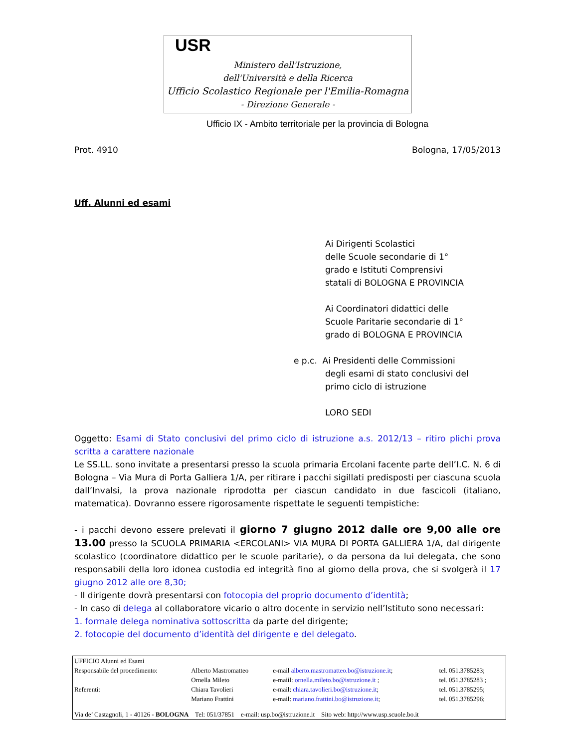USR
Ministero dell'Istruzione,
dell'Università e della Ricerca
Ufficio Scolastico Regionale per l'Emilia-Romagna
- Direzione Generale -
Ufficio IX - Ambito territoriale per la provincia di Bologna
Prot. 4910 Bologna, 17/05/2013
Uff. Alunni ed esami
Ai Dirigenti Scolastici
delle Scuole secondarie di 1°
grado e Istituti Comprensivi
statali di BOLOGNA E PROVINCIA
Ai Coordinatori didattici delle
Scuole Paritarie secondarie di 1°
grado di BOLOGNA E PROVINCIA
e p.c. Ai Presidenti delle Commissioni
degli esami di stato conclusivi del
primo ciclo di istruzione
LORO SEDI
Oggetto: Esami di Stato conclusivi del primo ciclo di istruzione a.s. 2012/13 – ritiro plichi prova scritta a carattere nazionale
Le SS.LL. sono invitate a presentarsi presso la scuola primaria Ercolani facente parte dell’I.C. N. 6 di Bologna – Via Mura di Porta Galliera 1/A, per ritirare i pacchi sigillati predisposti per ciascuna scuola dall’Invalsi, la prova nazionale riprodotta per ciascun candidato in due fascicoli (italiano, matematica). Dovranno essere rigorosamente rispettate le seguenti tempistiche:
- i pacchi devono essere prelevati il giorno 7 giugno 2012 dalle ore 9,00 alle ore 13.00 presso la SCUOLA PRIMARIA <ERCOLANI> VIA MURA DI PORTA GALLIERA 1/A, dal dirigente scolastico (coordinatore didattico per le scuole paritarie), o da persona da lui delegata, che sono responsabili della loro idonea custodia ed integrità fino al giorno della prova, che si svolgerà il 17 giugno 2012 alle ore 8,30;
- Il dirigente dovrà presentarsi con fotocopia del proprio documento d’identità;
- In caso di delega al collaboratore vicario o altro docente in servizio nell’Istituto sono necessari:
1. formale delega nominativa sottoscritta da parte del dirigente;
2. fotocopie del documento d’identità del dirigente e del delegato.
| UFFICIO Alunni ed Esami | | | |
| Responsabile del procedimento: | Alberto Mastromatteo | e-mail alberto.mastromatteo.bo@istruzione.it ; | tel. 051.3785283; |
| | Ornella Mileto | e-maiil: ornella.mileto.bo@istruzione.it ; | tel. 051.3785283 ; |
| Referenti: | Chiara Tavolieri | e-mail: chiara.tavolieri.bo@istruzione.it ; | tel. 051.3785295; |
| | Mariano Frattini | e-mail: mariano.frattini.bo@istruzione.it ; | tel. 051.3785296; |
| Via de’ Castagnoli, 1 - 40126 - BOLOGNA Tel: 051/37851 e-mail: usp.bo@istruzione.it Sito web: http://www.usp.scuole.bo.it | | | |